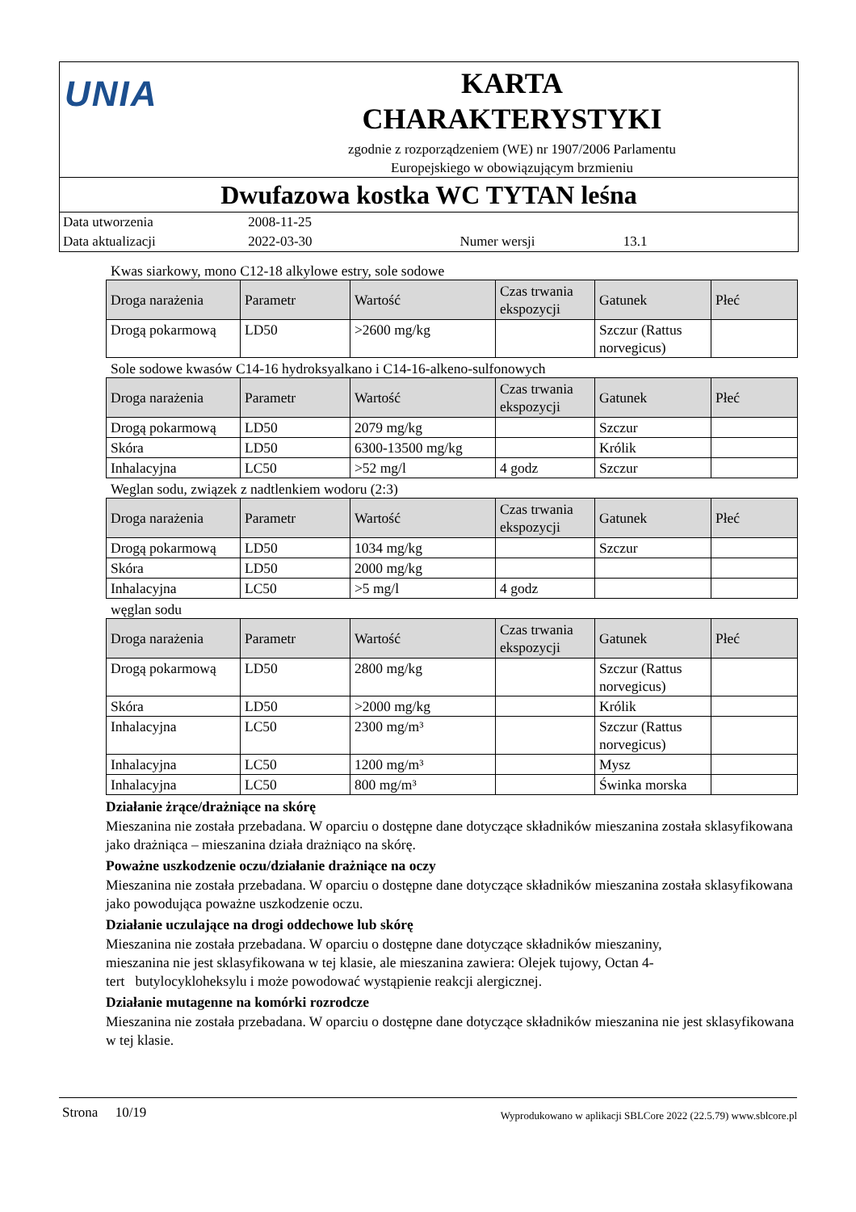UNIA
KARTA
CHARAKTERYSTYKI
zgodnie z rozporządzeniem (WE) nr 1907/2006 Parlamentu
Europejskiego w obowiązującym brzmieniu
Dwufazowa kostka WC TYTAN leśna
Data utworzenia 2008-11-25
Data aktualizacji 2022-03-30 Numer wersji 13.1
Kwas siarkowy, mono C12-18 alkylowe estry, sole sodowe
| Droga narażenia | Parametr | Wartość | Czas trwania ekspozycji | Gatunek | Płeć |
| --- | --- | --- | --- | --- | --- |
| Drogą pokarmową | LD50 | >2600 mg/kg | | Szczur (Rattus norvegicus) | |
Sole sodowe kwasów C14-16 hydroksyalkano i C14-16-alkeno-sulfonowych
| Droga narażenia | Parametr | Wartość | Czas trwania ekspozycji | Gatunek | Płeć |
| --- | --- | --- | --- | --- | --- |
| Drogą pokarmową | LD50 | 2079 mg/kg | | Szczur | |
| Skóra | LD50 | 6300-13500 mg/kg | | Królik | |
| Inhalacyjna | LC50 | >52 mg/l | 4 godz | Szczur | |
Weglan sodu, związek z nadtlenkiem wodoru (2:3)
| Droga narażenia | Parametr | Wartość | Czas trwania ekspozycji | Gatunek | Płeć |
| --- | --- | --- | --- | --- | --- |
| Drogą pokarmową | LD50 | 1034 mg/kg | | Szczur | |
| Skóra | LD50 | 2000 mg/kg | | | |
| Inhalacyjna | LC50 | >5 mg/l | 4 godz | | |
węglan sodu
| Droga narażenia | Parametr | Wartość | Czas trwania ekspozycji | Gatunek | Płeć |
| --- | --- | --- | --- | --- | --- |
| Drogą pokarmową | LD50 | 2800 mg/kg | | Szczur (Rattus norvegicus) | |
| Skóra | LD50 | >2000 mg/kg | | Królik | |
| Inhalacyjna | LC50 | 2300 mg/m³ | | Szczur (Rattus norvegicus) | |
| Inhalacyjna | LC50 | 1200 mg/m³ | | Mysz | |
| Inhalacyjna | LC50 | 800 mg/m³ | | Świnka morska | |
Działanie żrące/drażniące na skórę
Mieszanina nie została przebadana. W oparciu o dostępne dane dotyczące składników mieszanina została sklasyfikowana jako drażniąca – mieszanina działa drażniąco na skórę.
Poważne uszkodzenie oczu/działanie drażniące na oczy
Mieszanina nie została przebadana. W oparciu o dostępne dane dotyczące składników mieszanina została sklasyfikowana jako powodująca poważne uszkodzenie oczu.
Działanie uczulające na drogi oddechowe lub skórę
Mieszanina nie została przebadana. W oparciu o dostępne dane dotyczące składników mieszaniny,
mieszanina nie jest sklasyfikowana w tej klasie, ale mieszanina zawiera: Olejek tujowy, Octan 4-
tert butylocykloheksylu i może powodować wystąpienie reakcji alergicznej.
Działanie mutagenne na komórki rozrodcze
Mieszanina nie została przebadana. W oparciu o dostępne dane dotyczące składników mieszanina nie jest sklasyfikowana w tej klasie.
Strona 10/19 Wyprodukowano w aplikacji SBLCore 2022 (22.5.79) www.sblcore.pl